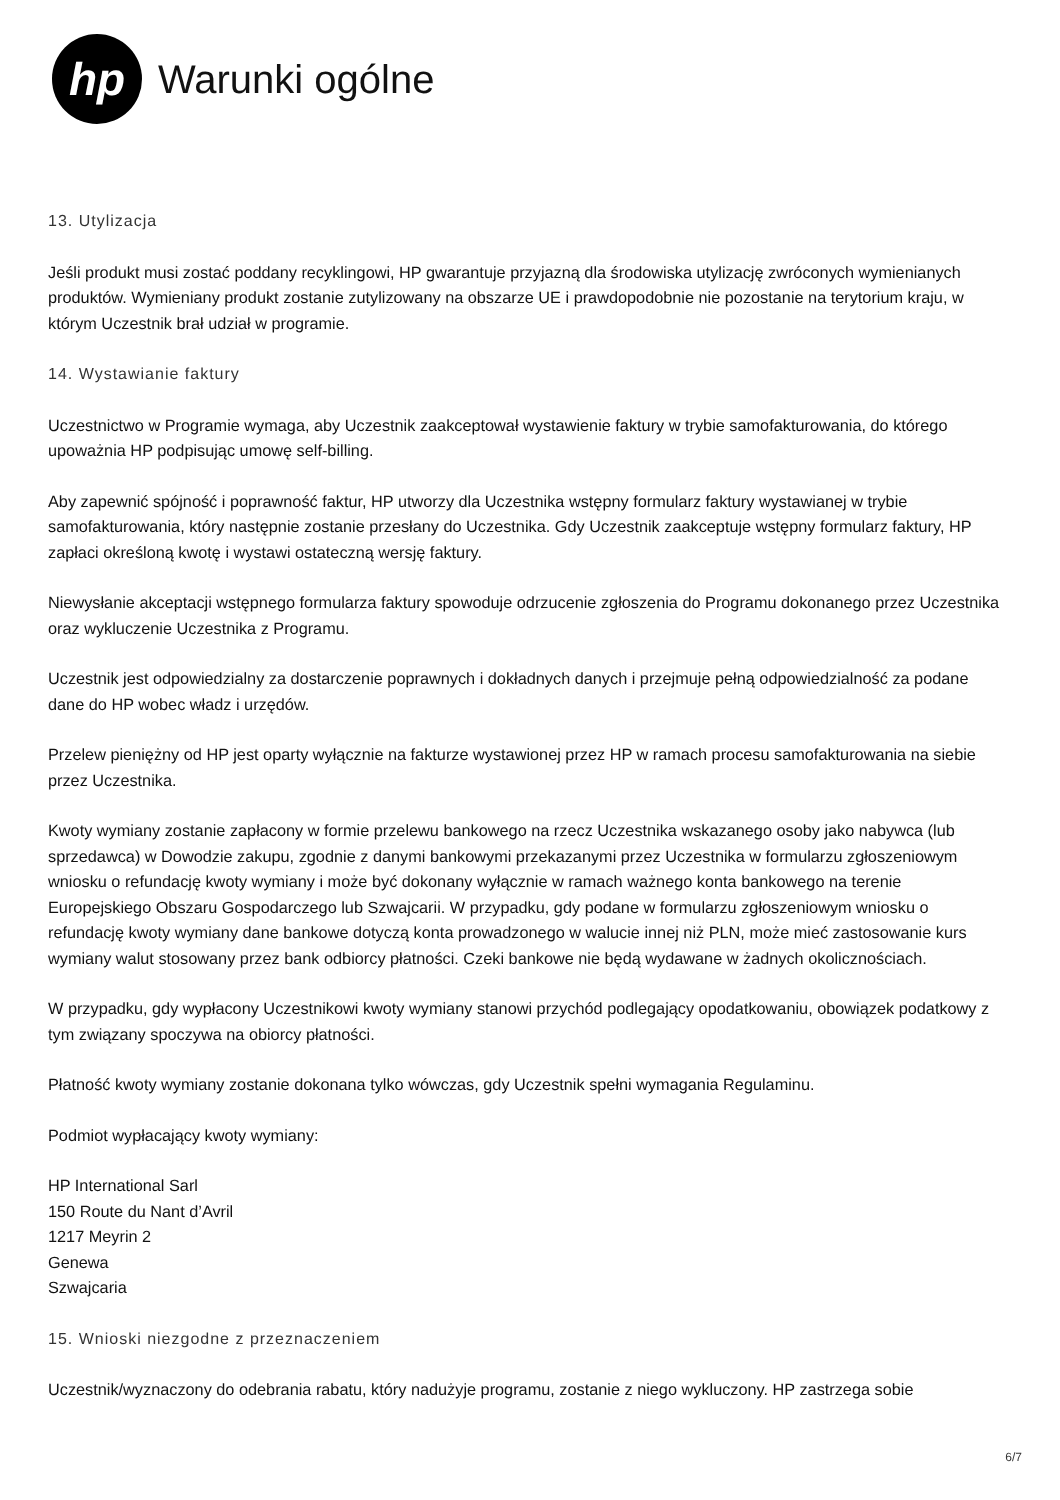hp
Warunki ogólne
13. Utylizacja
Jeśli produkt musi zostać poddany recyklingowi, HP gwarantuje przyjazną dla środowiska utylizację zwróconych wymienianych produktów. Wymieniany produkt zostanie zutylizowany na obszarze UE i prawdopodobnie nie pozostanie na terytorium kraju, w którym Uczestnik brał udział w programie.
14. Wystawianie faktury
Uczestnictwo w Programie wymaga, aby Uczestnik zaakceptował wystawienie faktury w trybie samofakturowania, do którego upoważnia HP podpisując umowę self-billing.
Aby zapewnić spójność i poprawność faktur, HP utworzy dla Uczestnika wstępny formularz faktury wystawianej w trybie samofakturowania, który następnie zostanie przesłany do Uczestnika. Gdy Uczestnik zaakceptuje wstępny formularz faktury, HP zapłaci określoną kwotę i wystawi ostateczną wersję faktury.
Niewysłanie akceptacji wstępnego formularza faktury spowoduje odrzucenie zgłoszenia do Programu dokonanego przez Uczestnika oraz wykluczenie Uczestnika z Programu.
Uczestnik jest odpowiedzialny za dostarczenie poprawnych i dokładnych danych i przejmuje pełną odpowiedzialność za podane dane do HP wobec władz i urzędów.
Przelew pieniężny od HP jest oparty wyłącznie na fakturze wystawionej przez HP w ramach procesu samofakturowania na siebie przez Uczestnika.
Kwoty wymiany zostanie zapłacony w formie przelewu bankowego na rzecz Uczestnika wskazanego osoby jako nabywca (lub sprzedawca) w Dowodzie zakupu, zgodnie z danymi bankowymi przekazanymi przez Uczestnika w formularzu zgłoszeniowym wniosku o refundację kwoty wymiany i może być dokonany wyłącznie w ramach ważnego konta bankowego na terenie Europejskiego Obszaru Gospodarczego lub Szwajcarii. W przypadku, gdy podane w formularzu zgłoszeniowym wniosku o refundację kwoty wymiany dane bankowe dotyczą konta prowadzonego w walucie innej niż PLN, może mieć zastosowanie kurs wymiany walut stosowany przez bank odbiorcy płatności. Czeki bankowe nie będą wydawane w żadnych okolicznościach.
W przypadku, gdy wypłacony Uczestnikowi kwoty wymiany stanowi przychód podlegający opodatkowaniu, obowiązek podatkowy z tym związany spoczywa na obiorcy płatności.
Płatność kwoty wymiany zostanie dokonana tylko wówczas, gdy Uczestnik spełni wymagania Regulaminu.
Podmiot wypłacający kwoty wymiany:
HP International Sarl
150 Route du Nant d’Avril
1217 Meyrin 2
Genewa
Szwajcaria
15. Wnioski niezgodne z przeznaczeniem
Uczestnik/wyznaczony do odebrania rabatu, który nadużyje programu, zostanie z niego wykluczony. HP zastrzega sobie
6/7